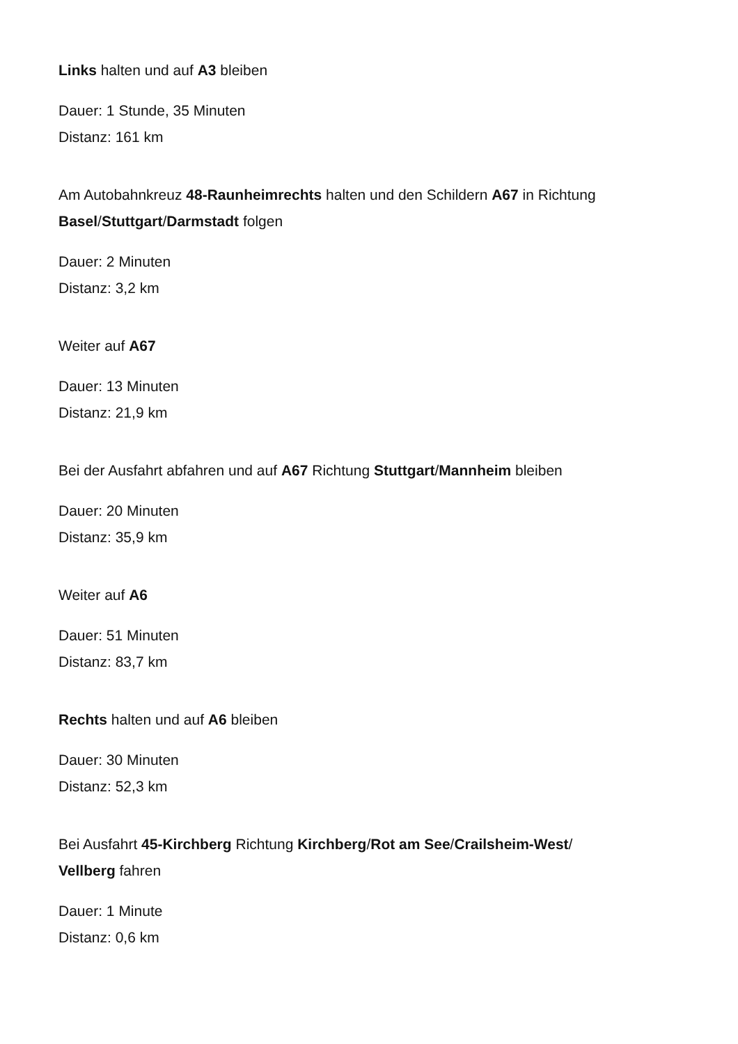Links halten und auf A3 bleiben
Dauer: 1 Stunde, 35 Minuten
Distanz: 161 km
Am Autobahnkreuz 48-Raunheimrechts halten und den Schildern A67 in Richtung Basel/Stuttgart/Darmstadt folgen
Dauer: 2 Minuten
Distanz: 3,2 km
Weiter auf A67
Dauer: 13 Minuten
Distanz: 21,9 km
Bei der Ausfahrt abfahren und auf A67 Richtung Stuttgart/Mannheim bleiben
Dauer: 20 Minuten
Distanz: 35,9 km
Weiter auf A6
Dauer: 51 Minuten
Distanz: 83,7 km
Rechts halten und auf A6 bleiben
Dauer: 30 Minuten
Distanz: 52,3 km
Bei Ausfahrt 45-Kirchberg Richtung Kirchberg/Rot am See/Crailsheim-West/
Vellberg fahren
Dauer: 1 Minute
Distanz: 0,6 km